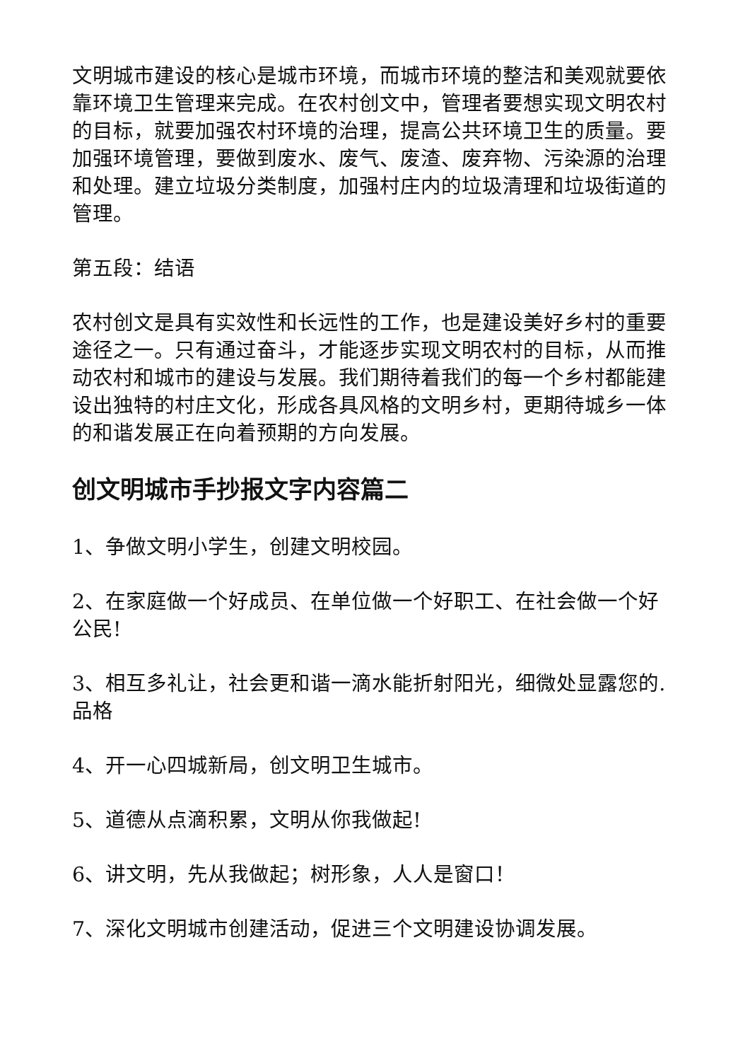文明城市建设的核心是城市环境，而城市环境的整洁和美观就要依靠环境卫生管理来完成。在农村创文中，管理者要想实现文明农村的目标，就要加强农村环境的治理，提高公共环境卫生的质量。要加强环境管理，要做到废水、废气、废渣、废弃物、污染源的治理和处理。建立垃圾分类制度，加强村庄内的垃圾清理和垃圾街道的管理。
第五段：结语
农村创文是具有实效性和长远性的工作，也是建设美好乡村的重要途径之一。只有通过奋斗，才能逐步实现文明农村的目标，从而推动农村和城市的建设与发展。我们期待着我们的每一个乡村都能建设出独特的村庄文化，形成各具风格的文明乡村，更期待城乡一体的和谐发展正在向着预期的方向发展。
创文明城市手抄报文字内容篇二
1、争做文明小学生，创建文明校园。
2、在家庭做一个好成员、在单位做一个好职工、在社会做一个好公民!
3、相互多礼让，社会更和谐一滴水能折射阳光，细微处显露您的.品格
4、开一心四城新局，创文明卫生城市。
5、道德从点滴积累，文明从你我做起!
6、讲文明，先从我做起；树形象，人人是窗口！
7、深化文明城市创建活动，促进三个文明建设协调发展。